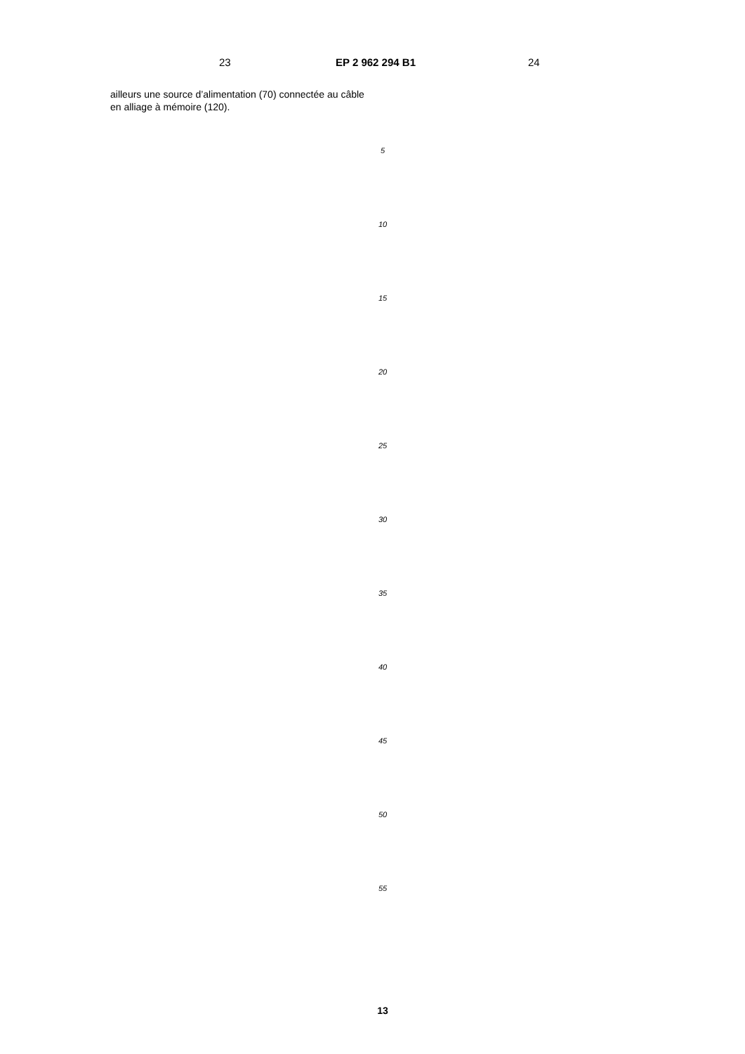23 EP 2 962 294 B1 24
ailleurs une source d’alimentation (70) connectée au câble en alliage à mémoire (120).
5
10
15
20
25
30
35
40
45
50
55
13